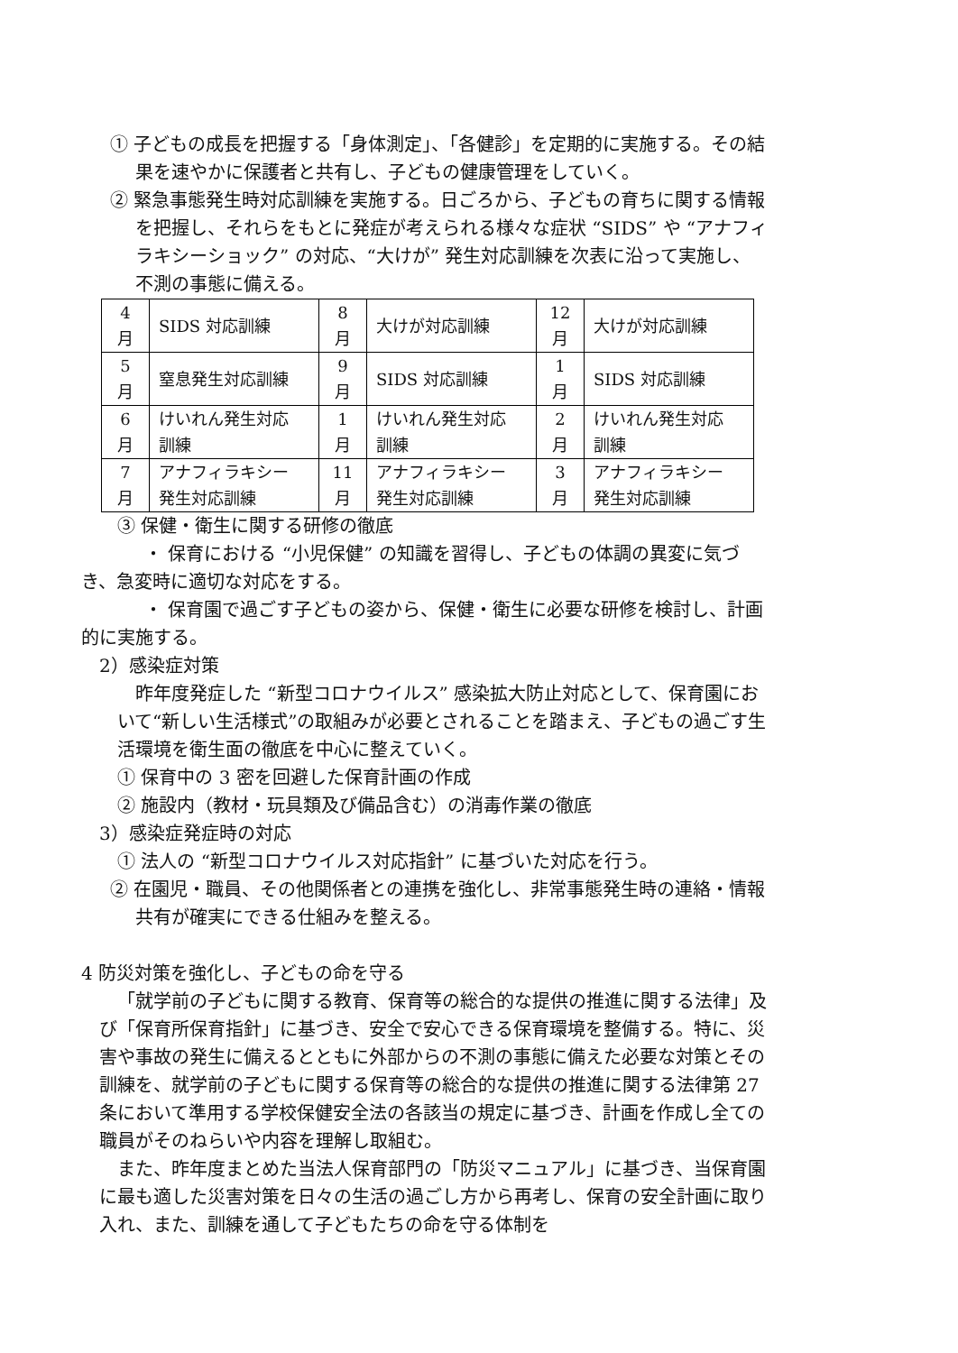① 子どもの成長を把握する「身体測定」、「各健診」を定期的に実施する。その結果を速やかに保護者と共有し、子どもの健康管理をしていく。
② 緊急事態発生時対応訓練を実施する。日ごろから、子どもの育ちに関する情報を把握し、それらをもとに発症が考えられる様々な症状 “SIDS” や “アナフィラキシーショック” の対応、“大けが” 発生対応訓練を次表に沿って実施し、不測の事態に備える。
| 4 月 | SIDS 対応訓練 | 8 月 | 大けが対応訓練 | 12 月 | 大けが対応訓練 |
| 5 月 | 窒息発生対応訓練 | 9 月 | SIDS 対応訓練 | 1 月 | SIDS 対応訓練 |
| 6 月 | けいれん発生対応 訓練 | 1 月 | けいれん発生対応 訓練 | 2 月 | けいれん発生対応 訓練 |
| 7 月 | アナフィラキシー 発生対応訓練 | 11 月 | アナフィラキシー 発生対応訓練 | 3 月 | アナフィラキシー 発生対応訓練 |
③ 保健・衛生に関する研修の徹底
・ 保育における “小児保健” の知識を習得し、子どもの体調の異変に気づき、急変時に適切な対応をする。
・ 保育園で過ごす子どもの姿から、保健・衛生に必要な研修を検討し、計画的に実施する。
2）感染症対策
昨年度発症した “新型コロナウイルス” 感染拡大防止対応として、保育園において“新しい生活様式”の取組みが必要とされることを踏まえ、子どもの過ごす生活環境を衛生面の徹底を中心に整えていく。
① 保育中の 3 密を回避した保育計画の作成
② 施設内（教材・玩具類及び備品含む）の消毒作業の徹底
3）感染症発症時の対応
① 法人の “新型コロナウイルス対応指針” に基づいた対応を行う。
② 在園児・職員、その他関係者との連携を強化し、非常事態発生時の連絡・情報共有が確実にできる仕組みを整える。
4 防災対策を強化し、子どもの命を守る
「就学前の子どもに関する教育、保育等の総合的な提供の推進に関する法律」及び「保育所保育指針」に基づき、安全で安心できる保育環境を整備する。特に、災害や事故の発生に備えるとともに外部からの不測の事態に備えた必要な対策とその訓練を、就学前の子どもに関する保育等の総合的な提供の推進に関する法律第 27 条において準用する学校保健安全法の各該当の規定に基づき、計画を作成し全ての職員がそのねらいや内容を理解し取組む。
また、昨年度まとめた当法人保育部門の「防災マニュアル」に基づき、当保育園に最も適した災害対策を日々の生活の過ごし方から再考し、保育の安全計画に取り入れ、また、訓練を通して子どもたちの命を守る体制を